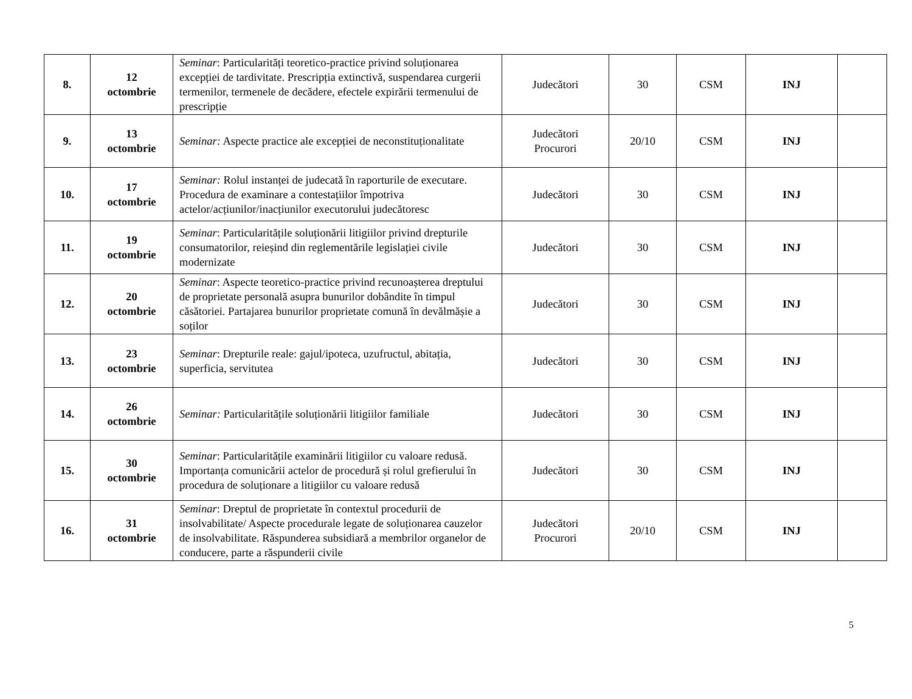| 8. | 12 octombrie | Seminar : Particularități teoretico-practice privind soluționarea excepției de tardivitate. Prescripția extinctivă, suspendarea curgerii termenilor, termenele de decădere, efectele expirării termenului de prescripție | Judecători | 30 | CSM | INJ | |
| 9. | 13 octombrie | Seminar: Aspecte practice ale excepției de neconstituționalitate | Judecători Procurori | 20/10 | CSM | INJ | |
| 10. | 17 octombrie | Seminar: Rolul instanței de judecată în raporturile de executare. Procedura de examinare a contestațiilor împotriva actelor/acțiunilor/inacțiunilor executorului judecătoresc | Judecători | 30 | CSM | INJ | |
| 11. | 19 octombrie | Seminar : Particularitățile soluționării litigiilor privind drepturile consumatorilor, reieșind din reglementările legislației civile modernizate | Judecători | 30 | CSM | INJ | |
| 12. | 20 octombrie | Seminar : Aspecte teoretico-practice privind recunoașterea dreptului de proprietate personală asupra bunurilor dobândite în timpul căsătoriei. Partajarea bunurilor proprietate comună în devălmășie a soților | Judecători | 30 | CSM | INJ | |
| 13. | 23 octombrie | Seminar : Drepturile reale: gajul/ipoteca, uzufructul, abitația, superficia, servitutea | Judecători | 30 | CSM | INJ | |
| 14. | 26 octombrie | Seminar: Particularitățile soluționării litigiilor familiale | Judecători | 30 | CSM | INJ | |
| 15. | 30 octombrie | Seminar : Particularitățile examinării litigiilor cu valoare redusă. Importanța comunicării actelor de procedură și rolul grefierului în procedura de soluționare a litigiilor cu valoare redusă | Judecători | 30 | CSM | INJ | |
| 16. | 31 octombrie | Seminar : Dreptul de proprietate în contextul procedurii de insolvabilitate/ Aspecte procedurale legate de soluționarea cauzelor de insolvabilitate. Răspunderea subsidiară a membrilor organelor de conducere, parte a răspunderii civile | Judecători Procurori | 20/10 | CSM | INJ | |
5